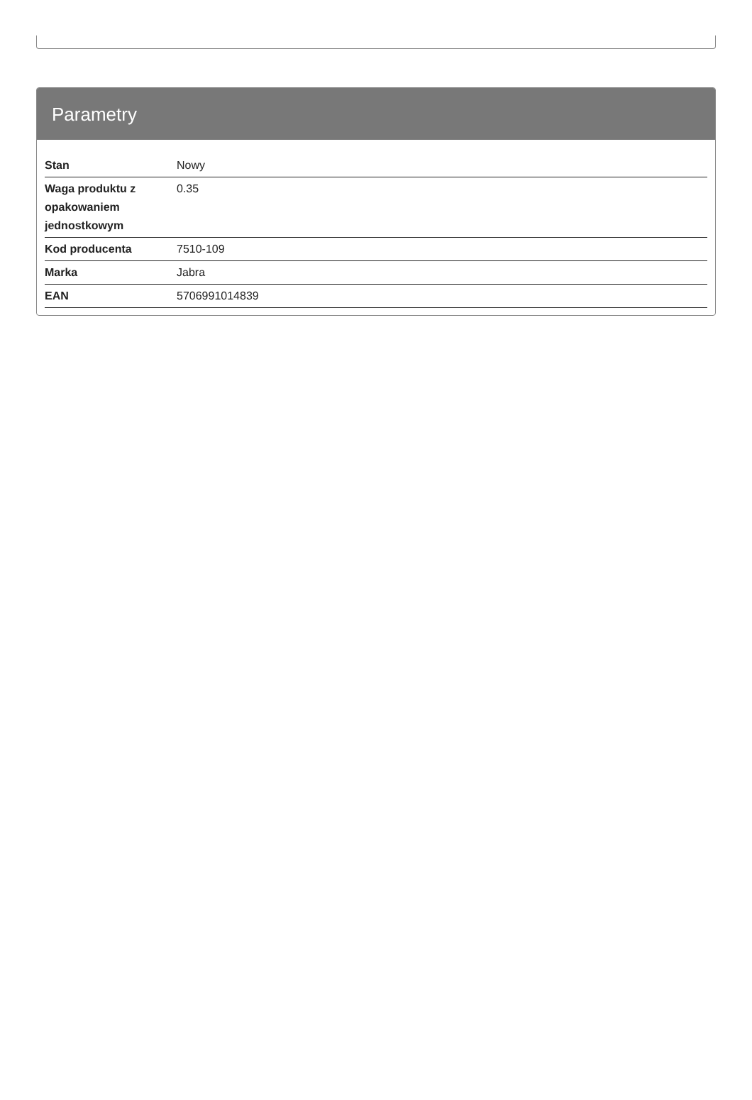Parametry
| Stan | Nowy |
| Waga produktu z opakowaniem jednostkowym | 0.35 |
| Kod producenta | 7510-109 |
| Marka | Jabra |
| EAN | 5706991014839 |